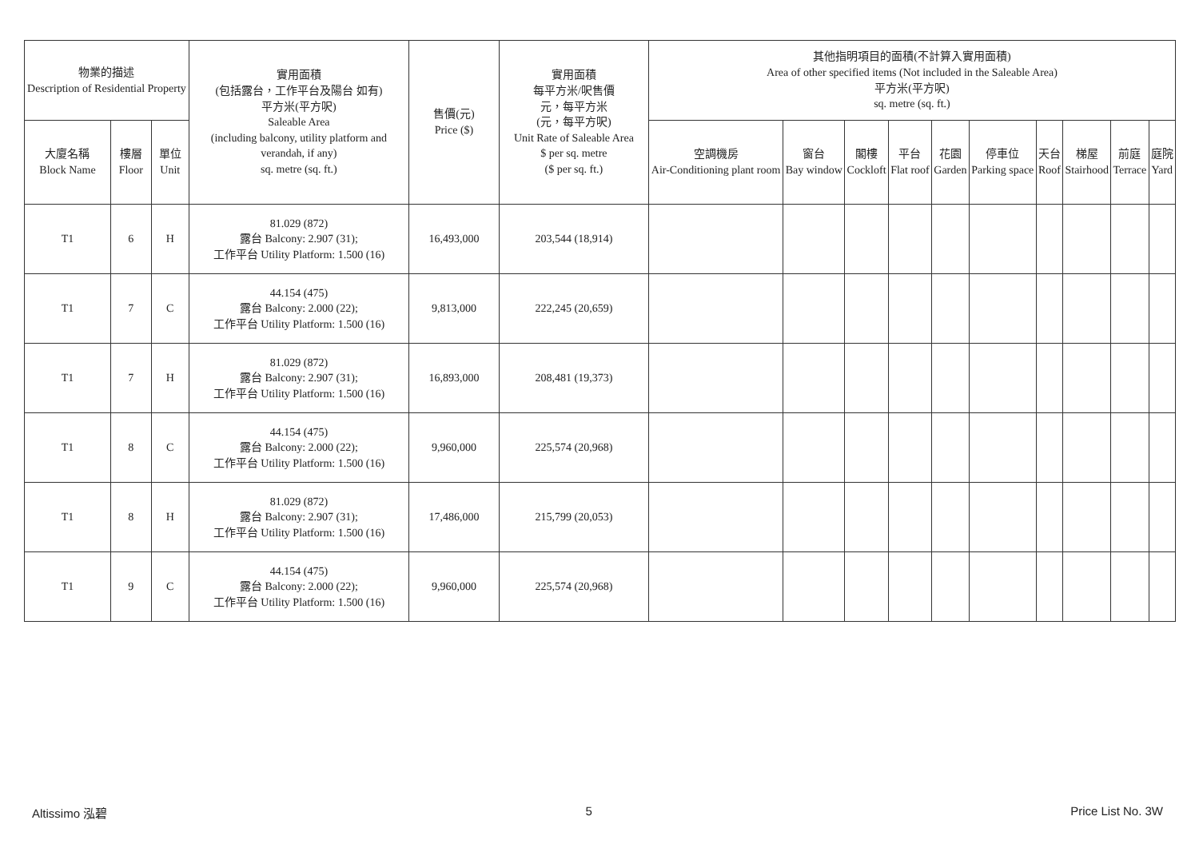| 物業的描述 Description of Residential Property | | | 實用面積 (包括露台，工作平台及陽台 如有) 平方米(平方呎) Saleable Area (including balcony, utility platform and verandah, if any) sq. metre (sq. ft.) | 售價(元) Price ($) | 實用面積 每平方米/呎售價 元，每平方米 (元，每平方呎) Unit Rate of Saleable Area $ per sq. metre ($ per sq. ft.) | 其他指明項目的面積(不計算入實用面積) Area of other specified items (Not included in the Saleable Area) 平方米(平方呎) sq. metre (sq. ft.) | | | | | | | | | |
| --- | --- | --- | --- | --- | --- | --- | --- | --- | --- | --- | --- | --- | --- | --- | --- |
| 大廈名稱 Block Name | 樓層 Floor | 單位 Unit | | | | 空調機房 Air-Conditioning plant room | 窗台 Bay window | 閣樓 Cockloft | 平台 Flat roof | 花園 Garden | 停車位 Parking space | 天台 Roof | 梯屋 Stairhood | 前庭 Terrace | 庭院 Yard |
| T1 | 6 | H | 81.029 (872) 露台 Balcony: 2.907 (31); 工作平台 Utility Platform: 1.500 (16) | 16,493,000 | 203,544 (18,914) | | | | | | | | | | |
| T1 | 7 | C | 44.154 (475) 露台 Balcony: 2.000 (22); 工作平台 Utility Platform: 1.500 (16) | 9,813,000 | 222,245 (20,659) | | | | | | | | | | |
| T1 | 7 | H | 81.029 (872) 露台 Balcony: 2.907 (31); 工作平台 Utility Platform: 1.500 (16) | 16,893,000 | 208,481 (19,373) | | | | | | | | | | |
| T1 | 8 | C | 44.154 (475) 露台 Balcony: 2.000 (22); 工作平台 Utility Platform: 1.500 (16) | 9,960,000 | 225,574 (20,968) | | | | | | | | | | |
| T1 | 8 | H | 81.029 (872) 露台 Balcony: 2.907 (31); 工作平台 Utility Platform: 1.500 (16) | 17,486,000 | 215,799 (20,053) | | | | | | | | | | |
| T1 | 9 | C | 44.154 (475) 露台 Balcony: 2.000 (22); 工作平台 Utility Platform: 1.500 (16) | 9,960,000 | 225,574 (20,968) | | | | | | | | | | |
Altissimo 泓碧 5 Price List No. 3W